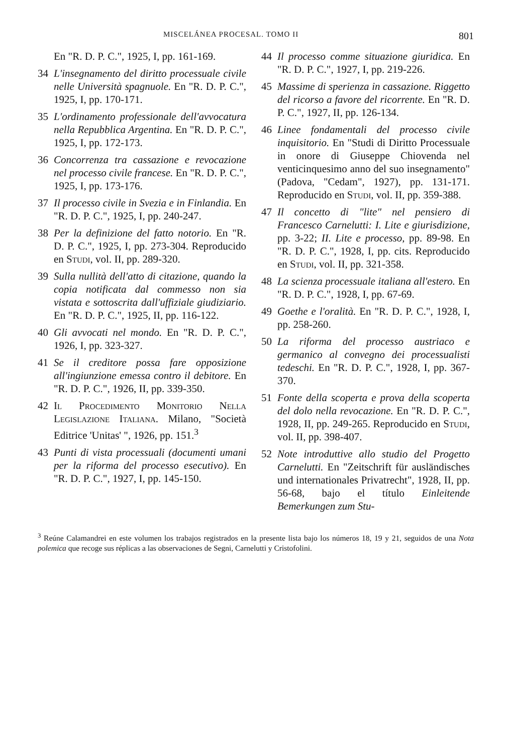MISCELÁNEA PROCESAL. TOMO II 801
En "R. D. P. C.", 1925, I, pp. 161-169.
34 L'insegnamento del diritto processuale civile nelle Università spagnuole. En "R. D. P. C.", 1925, I, pp. 170-171.
35 L'ordinamento professionale dell'avvocatura nella Repubblica Argentina. En "R. D. P. C.", 1925, I, pp. 172-173.
36 Concorrenza tra cassazione e revocazione nel processo civile francese. En "R. D. P. C.", 1925, I, pp. 173-176.
37 Il processo civile in Svezia e in Finlandia. En "R. D. P. C.", 1925, I, pp. 240-247.
38 Per la definizione del fatto notorio. En "R. D. P. C.", 1925, I, pp. 273-304. Reproducido en Studi, vol. II, pp. 289-320.
39 Sulla nullità dell'atto di citazione, quando la copia notificata dal commesso non sia vistata e sottoscrita dall'uffiziale giudiziario. En "R. D. P. C.", 1925, II, pp. 116-122.
40 Gli avvocati nel mondo. En "R. D. P. C.", 1926, I, pp. 323-327.
41 Se il creditore possa fare opposizione all'ingiunzione emessa contro il debitore. En "R. D. P. C.", 1926, II, pp. 339-350.
42 Il Procedimento Monitorio Nella Legislazione Italiana. Milano, "Società Editrice 'Unitas' ", 1926, pp. 151.<sup>3</sup>
43 Punti di vista processuali (documenti umani per la riforma del processo esecutivo). En "R. D. P. C.", 1927, I, pp. 145-150.
44 Il processo comme situazione giuridica. En "R. D. P. C.", 1927, I, pp. 219-226.
45 Massime di sperienza in cassazione. Riggetto del ricorso a favore del ricorrente. En "R. D. P. C.", 1927, II, pp. 126-134.
46 Linee fondamentali del processo civile inquisitorio. En "Studi di Diritto Processuale in onore di Giuseppe Chiovenda nel venticinquesimo anno del suo insegnamento" (Padova, "Cedam", 1927), pp. 131-171. Reproducido en Studi, vol. II, pp. 359-388.
47 Il concetto di "lite" nel pensiero di Francesco Carnelutti: I. Lite e giurisdizione, pp. 3-22; II. Lite e processo, pp. 89-98. En "R. D. P. C.", 1928, I, pp. cits. Reproducido en Studi, vol. II, pp. 321-358.
48 La scienza processuale italiana all'estero. En "R. D. P. C.", 1928, I, pp. 67-69.
49 Goethe e l'oralità. En "R. D. P. C.", 1928, I, pp. 258-260.
50 La riforma del processo austriaco e germanico al convegno dei processualisti tedeschi. En "R. D. P. C.", 1928, I, pp. 367-370.
51 Fonte della scoperta e prova della scoperta del dolo nella revocazione. En "R. D. P. C.", 1928, II, pp. 249-265. Reproducido en Studi, vol. II, pp. 398-407.
52 Note introduttive allo studio del Progetto Carnelutti. En "Zeitschrift für ausländisches und internationales Privatrecht", 1928, II, pp. 56-68, bajo el título Einleitende Bemerkungen zum Stu-
<sup>3</sup> Reúne Calamandrei en este volumen los trabajos registrados en la presente lista bajo los números 18, 19 y 21, seguidos de una Nota polemica que recoge sus réplicas a las observaciones de Segni, Carnelutti y Cristofolini.